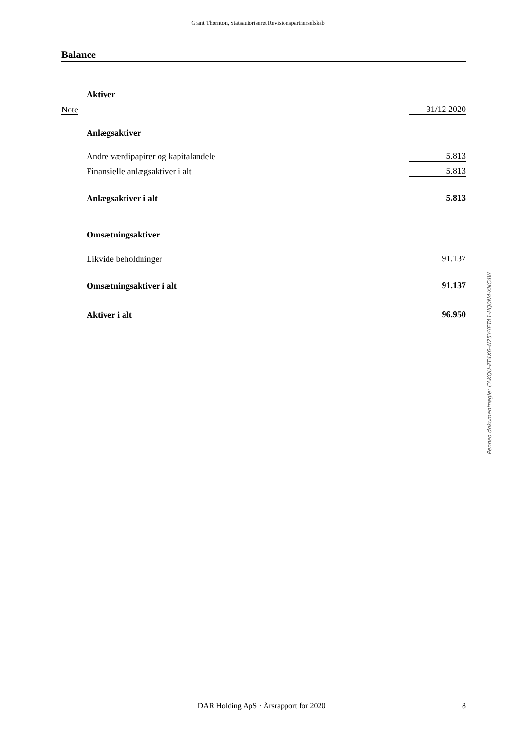Grant Thornton, Statsautoriseret Revisionspartnerselskab
Balance
| | Aktiver | | |
| Note | | | 31/12 2020 |
| | Anlægsaktiver | | |
| | Andre værdipapirer og kapitalandele | | 5.813 |
| | Finansielle anlægsaktiver i alt | | 5.813 |
| | Anlægsaktiver i alt | | 5.813 |
| | Omsætningsaktiver | | |
| | Likvide beholdninger | | 91.137 |
| | Omsætningsaktiver i alt | | 91.137 |
| | Aktiver i alt | | 96.950 |
Penneo dokumentnøgle: CAKQU-8T4X6-4I25Y-YETA1-HQ0N4-XNC4W
DAR Holding ApS · Årsrapport for 2020
8